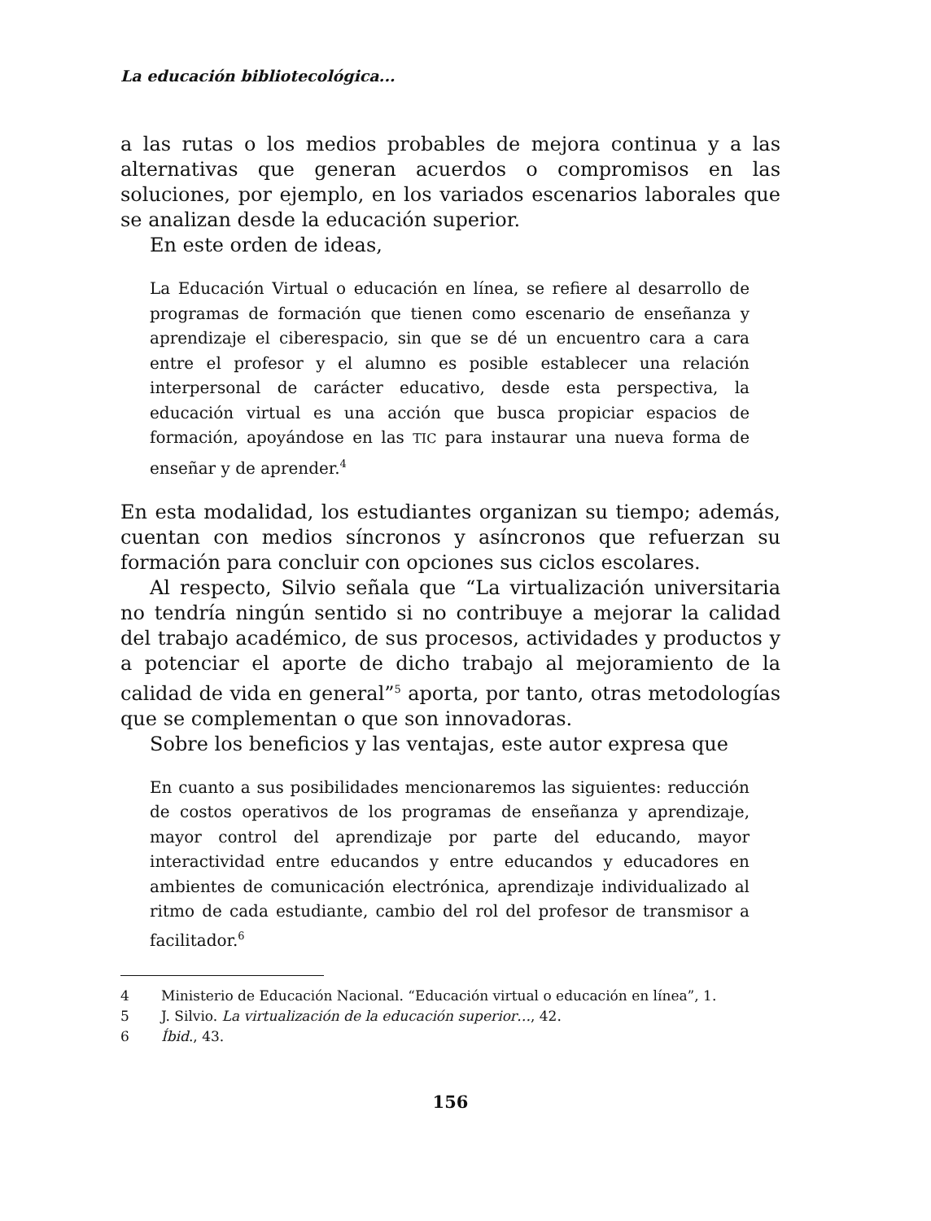La educación bibliotecológica...
a las rutas o los medios probables de mejora continua y a las alternativas que generan acuerdos o compromisos en las soluciones, por ejemplo, en los variados escenarios laborales que se analizan desde la educación superior.
En este orden de ideas,
La Educación Virtual o educación en línea, se refiere al desarrollo de programas de formación que tienen como escenario de enseñanza y aprendizaje el ciberespacio, sin que se dé un encuentro cara a cara entre el profesor y el alumno es posible establecer una relación interpersonal de carácter educativo, desde esta perspectiva, la educación virtual es una acción que busca propiciar espacios de formación, apoyándose en las TIC para instaurar una nueva forma de enseñar y de aprender.<sup>4</sup>
En esta modalidad, los estudiantes organizan su tiempo; además, cuentan con medios síncronos y asíncronos que refuerzan su formación para concluir con opciones sus ciclos escolares.
Al respecto, Silvio señala que “La virtualización universitaria no tendría ningún sentido si no contribuye a mejorar la calidad del trabajo académico, de sus procesos, actividades y productos y a potenciar el aporte de dicho trabajo al mejoramiento de la calidad de vida en general”<sup>5</sup> aporta, por tanto, otras metodologías que se complementan o que son innovadoras.
Sobre los beneficios y las ventajas, este autor expresa que
En cuanto a sus posibilidades mencionaremos las siguientes: reducción de costos operativos de los programas de enseñanza y aprendizaje, mayor control del aprendizaje por parte del educando, mayor interactividad entre educandos y entre educandos y educadores en ambientes de comunicación electrónica, aprendizaje individualizado al ritmo de cada estudiante, cambio del rol del profesor de transmisor a facilitador.<sup>6</sup>
4 Ministerio de Educación Nacional. “Educación virtual o educación en línea”, 1.
5 J. Silvio. La virtualización de la educación superior…, 42.
6 Íbid., 43.
156